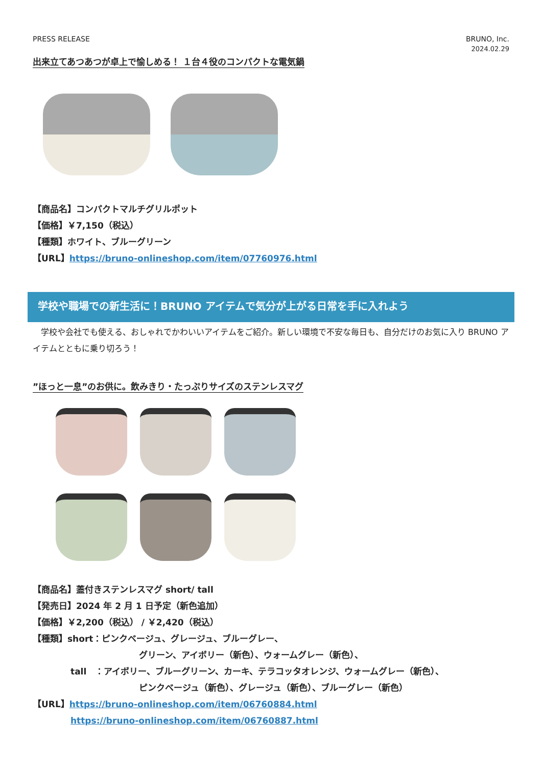PRESS RELEASE BRUNO, Inc.
2024.02.29
出来立てあつあつが卓上で愉しめる！ １台４役のコンパクトな電気鍋
【商品名】コンパクトマルチグリルポット
【価格】￥7,150（税込）
【種類】ホワイト、ブルーグリーン
【URL】https://bruno-onlineshop.com/item/07760976.html
学校や職場での新生活に！BRUNO アイテムで気分が上がる日常を手に入れよう
　学校や会社でも使える、おしゃれでかわいいアイテムをご紹介。新しい環境で不安な毎日も、自分だけのお気に入り BRUNO アイテムとともに乗り切ろう！
”ほっと一息”のお供に。飲みきり・たっぷりサイズのステンレスマグ
【商品名】蓋付きステンレスマグ short/ tall
【発売日】2024 年 2 月 1 日予定（新色追加）
【価格】￥2,200（税込） / ￥2,420（税込）
【種類】short：ピンクベージュ、グレージュ、ブルーグレー、
グリーン、アイボリー（新色）、ウォームグレー（新色）、
tall　：アイボリー、ブルーグリーン、カーキ、テラコッタオレンジ、ウォームグレー（新色）、
ピンクベージュ（新色）、グレージュ（新色）、ブルーグレー（新色）
【URL】https://bruno-onlineshop.com/item/06760884.html
https://bruno-onlineshop.com/item/06760887.html